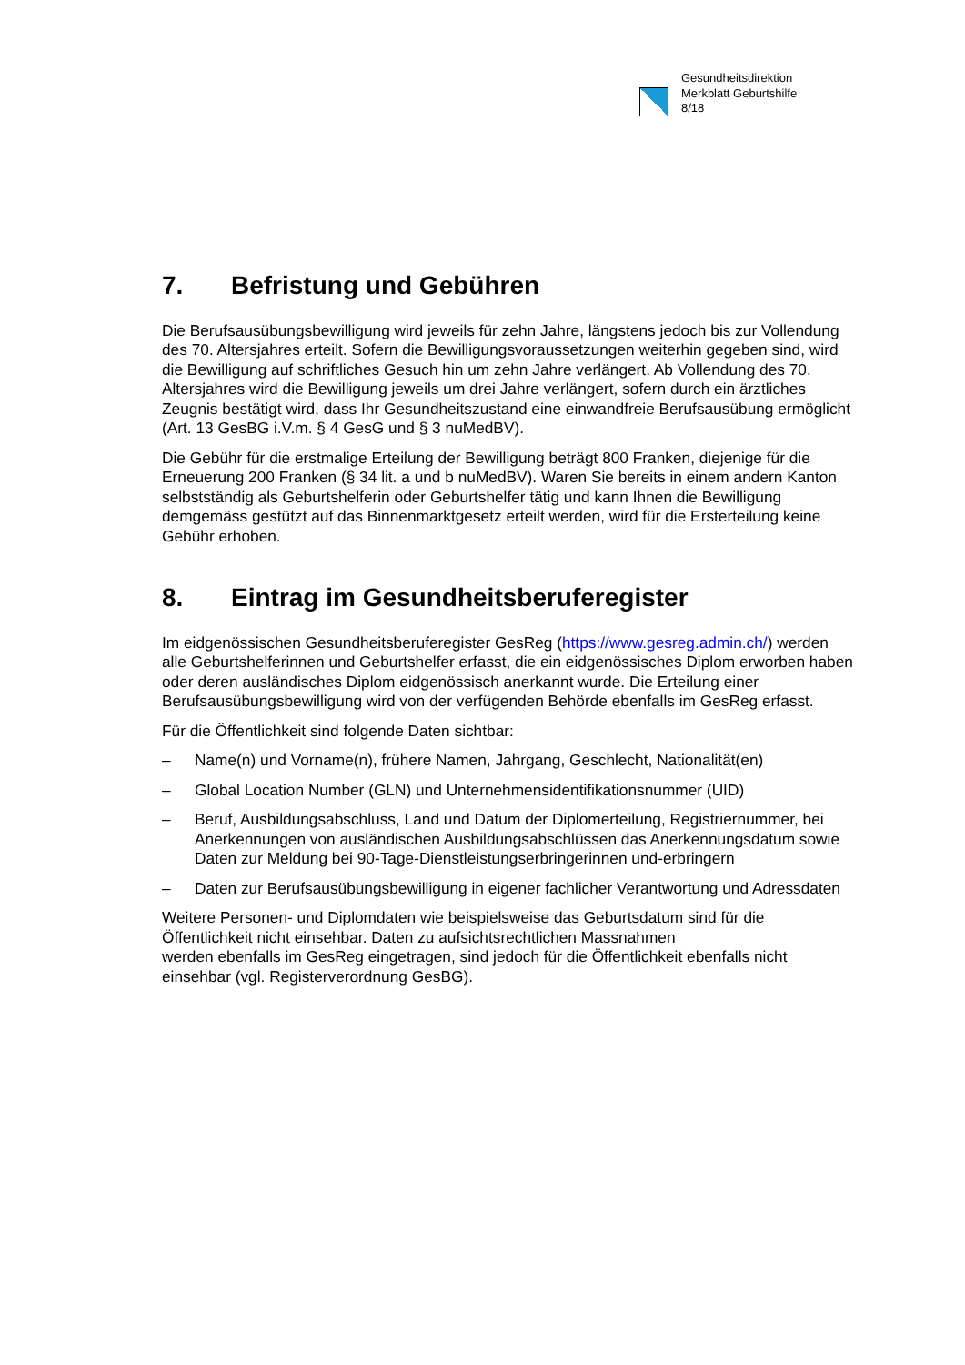Gesundheitsdirektion
Merkblatt Geburtshilfe
8/18
7. Befristung und Gebühren
Die Berufsausübungsbewilligung wird jeweils für zehn Jahre, längstens jedoch bis zur Vollendung des 70. Altersjahres erteilt. Sofern die Bewilligungsvoraussetzungen weiterhin gegeben sind, wird die Bewilligung auf schriftliches Gesuch hin um zehn Jahre verlängert. Ab Vollendung des 70. Altersjahres wird die Bewilligung jeweils um drei Jahre verlängert, sofern durch ein ärztliches Zeugnis bestätigt wird, dass Ihr Gesundheitszustand eine einwandfreie Berufsausübung ermöglicht (Art. 13 GesBG i.V.m. § 4 GesG und § 3 nuMedBV).
Die Gebühr für die erstmalige Erteilung der Bewilligung beträgt 800 Franken, diejenige für die Erneuerung 200 Franken (§ 34 lit. a und b nuMedBV). Waren Sie bereits in einem andern Kanton selbstständig als Geburtshelferin oder Geburtshelfer tätig und kann Ihnen die Bewilligung demgemäss gestützt auf das Binnenmarktgesetz erteilt werden, wird für die Ersterteilung keine Gebühr erhoben.
8. Eintrag im Gesundheitsberuferegister
Im eidgenössischen Gesundheitsberuferegister GesReg (https://www.gesreg.admin.ch/) werden alle Geburtshelferinnen und Geburtshelfer erfasst, die ein eidgenössisches Diplom erworben haben oder deren ausländisches Diplom eidgenössisch anerkannt wurde. Die Erteilung einer Berufsausübungsbewilligung wird von der verfügenden Behörde ebenfalls im GesReg erfasst.
Für die Öffentlichkeit sind folgende Daten sichtbar:
– Name(n) und Vorname(n), frühere Namen, Jahrgang, Geschlecht, Nationalität(en)
– Global Location Number (GLN) und Unternehmensidentifikationsnummer (UID)
– Beruf, Ausbildungsabschluss, Land und Datum der Diplomerteilung, Registriernummer, bei Anerkennungen von ausländischen Ausbildungsabschlüssen das Anerkennungsdatum sowie Daten zur Meldung bei 90-Tage-Dienstleistungserbringerinnen und-erbringern
– Daten zur Berufsausübungsbewilligung in eigener fachlicher Verantwortung und Adressdaten
Weitere Personen- und Diplomdaten wie beispielsweise das Geburtsdatum sind für die Öffentlichkeit nicht einsehbar. Daten zu aufsichtsrechtlichen Massnahmen
werden ebenfalls im GesReg eingetragen, sind jedoch für die Öffentlichkeit ebenfalls nicht einsehbar (vgl. Registerverordnung GesBG).